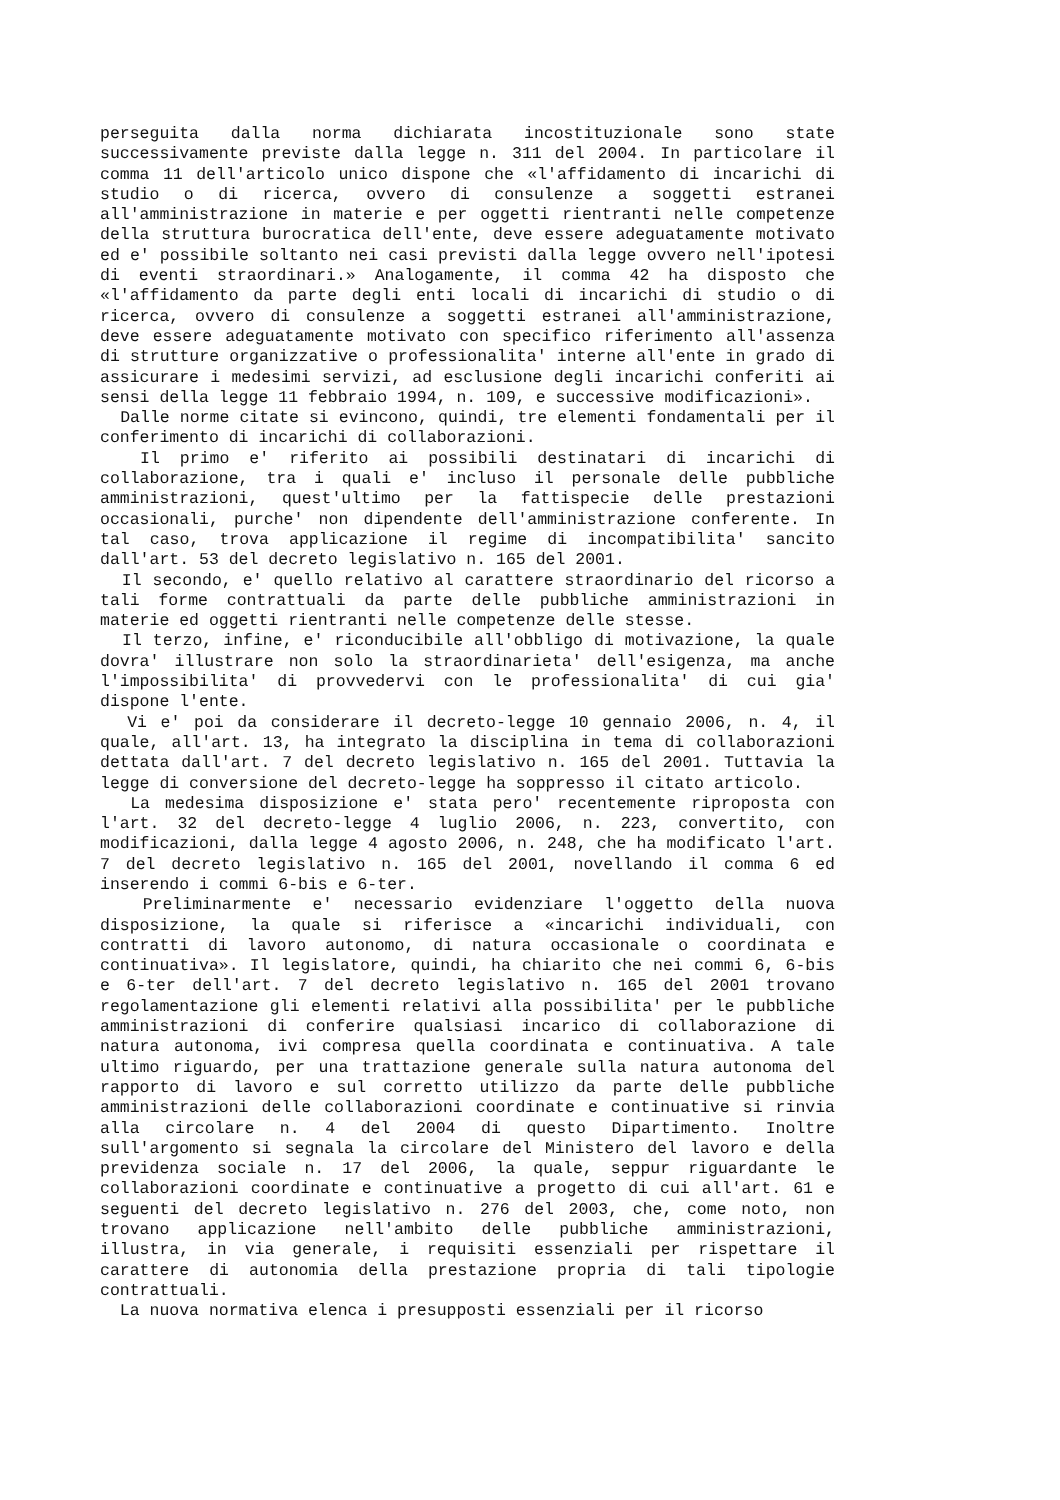perseguita dalla norma dichiarata incostituzionale sono state successivamente previste dalla legge n. 311 del 2004. In particolare il comma 11 dell'articolo unico dispone che «l'affidamento di incarichi di studio o di ricerca, ovvero di consulenze a soggetti estranei all'amministrazione in materie e per oggetti rientranti nelle competenze della struttura burocratica dell'ente, deve essere adeguatamente motivato ed e' possibile soltanto nei casi previsti dalla legge ovvero nell'ipotesi di eventi straordinari.» Analogamente, il comma 42 ha disposto che «l'affidamento da parte degli enti locali di incarichi di studio o di ricerca, ovvero di consulenze a soggetti estranei all'amministrazione, deve essere adeguatamente motivato con specifico riferimento all'assenza di strutture organizzative o professionalita' interne all'ente in grado di assicurare i medesimi servizi, ad esclusione degli incarichi conferiti ai sensi della legge 11 febbraio 1994, n. 109, e successive modificazioni».
Dalle norme citate si evincono, quindi, tre elementi fondamentali per il conferimento di incarichi di collaborazioni.
Il primo e' riferito ai possibili destinatari di incarichi di collaborazione, tra i quali e' incluso il personale delle pubbliche amministrazioni, quest'ultimo per la fattispecie delle prestazioni occasionali, purche' non dipendente dell'amministrazione conferente. In tal caso, trova applicazione il regime di incompatibilita' sancito dall'art. 53 del decreto legislativo n. 165 del 2001.
Il secondo, e' quello relativo al carattere straordinario del ricorso a tali forme contrattuali da parte delle pubbliche amministrazioni in materie ed oggetti rientranti nelle competenze delle stesse.
Il terzo, infine, e' riconducibile all'obbligo di motivazione, la quale dovra' illustrare non solo la straordinarieta' dell'esigenza, ma anche l'impossibilita' di provvedervi con le professionalita' di cui gia' dispone l'ente.
Vi e' poi da considerare il decreto-legge 10 gennaio 2006, n. 4, il quale, all'art. 13, ha integrato la disciplina in tema di collaborazioni dettata dall'art. 7 del decreto legislativo n. 165 del 2001. Tuttavia la legge di conversione del decreto-legge ha soppresso il citato articolo.
La medesima disposizione e' stata pero' recentemente riproposta con l'art. 32 del decreto-legge 4 luglio 2006, n. 223, convertito, con modificazioni, dalla legge 4 agosto 2006, n. 248, che ha modificato l'art. 7 del decreto legislativo n. 165 del 2001, novellando il comma 6 ed inserendo i commi 6-bis e 6-ter.
Preliminarmente e' necessario evidenziare l'oggetto della nuova disposizione, la quale si riferisce a «incarichi individuali, con contratti di lavoro autonomo, di natura occasionale o coordinata e continuativa». Il legislatore, quindi, ha chiarito che nei commi 6, 6-bis e 6-ter dell'art. 7 del decreto legislativo n. 165 del 2001 trovano regolamentazione gli elementi relativi alla possibilita' per le pubbliche amministrazioni di conferire qualsiasi incarico di collaborazione di natura autonoma, ivi compresa quella coordinata e continuativa. A tale ultimo riguardo, per una trattazione generale sulla natura autonoma del rapporto di lavoro e sul corretto utilizzo da parte delle pubbliche amministrazioni delle collaborazioni coordinate e continuative si rinvia alla circolare n. 4 del 2004 di questo Dipartimento. Inoltre sull'argomento si segnala la circolare del Ministero del lavoro e della previdenza sociale n. 17 del 2006, la quale, seppur riguardante le collaborazioni coordinate e continuative a progetto di cui all'art. 61 e seguenti del decreto legislativo n. 276 del 2003, che, come noto, non trovano applicazione nell'ambito delle pubbliche amministrazioni, illustra, in via generale, i requisiti essenziali per rispettare il carattere di autonomia della prestazione propria di tali tipologie contrattuali.
La nuova normativa elenca i presupposti essenziali per il ricorso